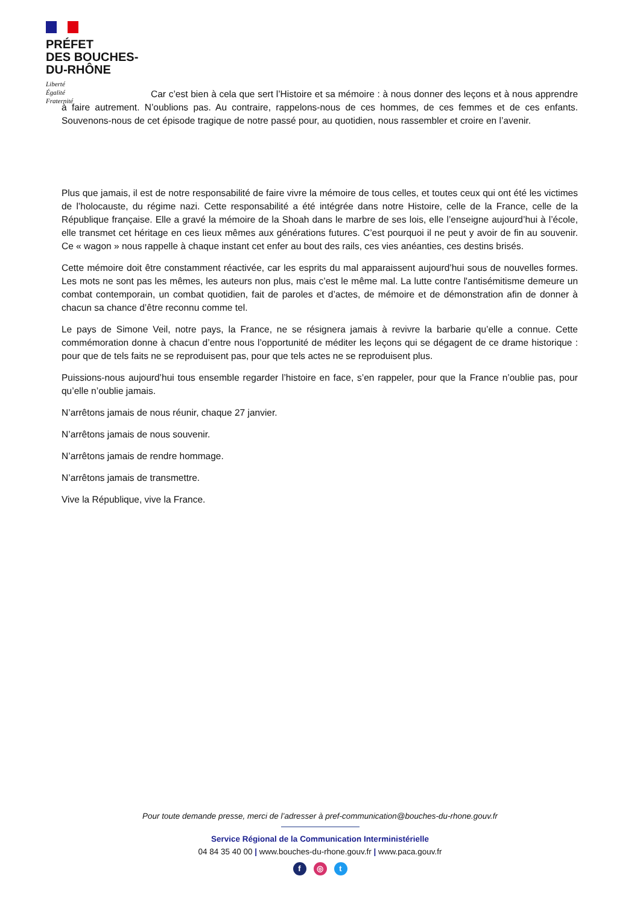PRÉFET
DES BOUCHES-
DU-RHÔNE
Liberté
Égalité
Fraternité
Car c’est bien à cela que sert l’Histoire et sa mémoire : à nous donner des leçons et à nous apprendre à faire autrement. N’oublions pas. Au contraire, rappelons-nous de ces hommes, de ces femmes et de ces enfants. Souvenons-nous de cet épisode tragique de notre passé pour, au quotidien, nous rassembler et croire en l’avenir.
Plus que jamais, il est de notre responsabilité de faire vivre la mémoire de tous celles, et toutes ceux qui ont été les victimes de l’holocauste, du régime nazi. Cette responsabilité a été intégrée dans notre Histoire, celle de la France, celle de la République française. Elle a gravé la mémoire de la Shoah dans le marbre de ses lois, elle l’enseigne aujourd’hui à l’école, elle transmet cet héritage en ces lieux mêmes aux générations futures. C’est pourquoi il ne peut y avoir de fin au souvenir. Ce « wagon » nous rappelle à chaque instant cet enfer au bout des rails, ces vies anéanties, ces destins brisés.
Cette mémoire doit être constamment réactivée, car les esprits du mal apparaissent aujourd’hui sous de nouvelles formes. Les mots ne sont pas les mêmes, les auteurs non plus, mais c’est le même mal. La lutte contre l'antisémitisme demeure un combat contemporain, un combat quotidien, fait de paroles et d’actes, de mémoire et de démonstration afin de donner à chacun sa chance d’être reconnu comme tel.
Le pays de Simone Veil, notre pays, la France, ne se résignera jamais à revivre la barbarie qu’elle a connue. Cette commémoration donne à chacun d’entre nous l’opportunité de méditer les leçons qui se dégagent de ce drame historique : pour que de tels faits ne se reproduisent pas, pour que tels actes ne se reproduisent plus.
Puissions-nous aujourd’hui tous ensemble regarder l’histoire en face, s’en rappeler, pour que la France n’oublie pas, pour qu’elle n’oublie jamais.
N’arrêtons jamais de nous réunir, chaque 27 janvier.
N’arrêtons jamais de nous souvenir.
N’arrêtons jamais de rendre hommage.
N’arrêtons jamais de transmettre.
Vive la République, vive la France.
Pour toute demande presse, merci de l’adresser à pref-communication@bouches-du-rhone.gouv.fr
Service Régional de la Communication Interministérielle
04 84 35 40 00 | www.bouches-du-rhone.gouv.fr | www.paca.gouv.fr
f ◎ t